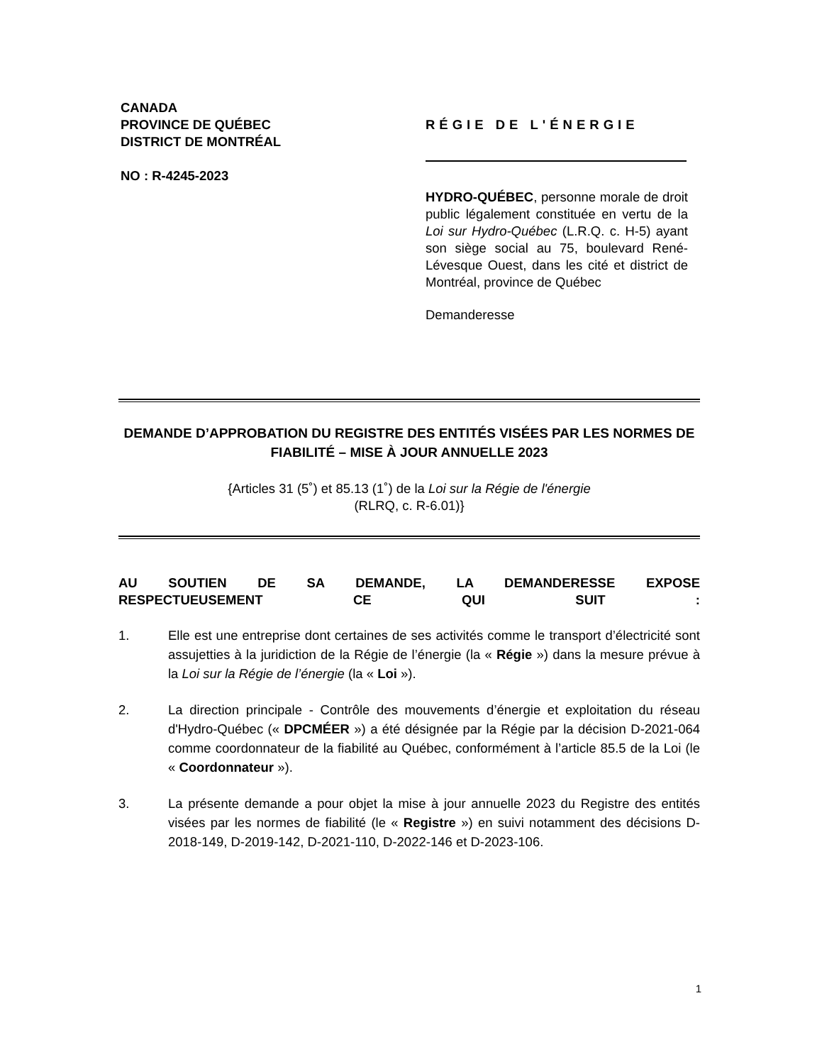CANADA
PROVINCE DE QUÉBEC
DISTRICT DE MONTRÉAL
NO : R-4245-2023
RÉGIE DE L'ÉNERGIE
HYDRO-QUÉBEC, personne morale de droit public légalement constituée en vertu de la Loi sur Hydro-Québec (L.R.Q. c. H-5) ayant son siège social au 75, boulevard René-Lévesque Ouest, dans les cité et district de Montréal, province de Québec
Demanderesse
DEMANDE D’APPROBATION DU REGISTRE DES ENTITÉS VISÉES PAR LES NORMES DE FIABILITÉ – MISE À JOUR ANNUELLE 2023
{Articles 31 (5˚) et 85.13 (1˚) de la Loi sur la Régie de l'énergie
(RLRQ, c. R-6.01)}
AU SOUTIEN DE SA DEMANDE, LA DEMANDERESSE EXPOSE
RESPECTUEUSEMENT CE QUI SUIT :
1. Elle est une entreprise dont certaines de ses activités comme le transport d’électricité sont assujetties à la juridiction de la Régie de l’énergie (la « Régie ») dans la mesure prévue à la Loi sur la Régie de l’énergie (la « Loi »).
2. La direction principale - Contrôle des mouvements d’énergie et exploitation du réseau d'Hydro-Québec (« DPCMÉER ») a été désignée par la Régie par la décision D-2021-064 comme coordonnateur de la fiabilité au Québec, conformément à l’article 85.5 de la Loi (le « Coordonnateur »).
3. La présente demande a pour objet la mise à jour annuelle 2023 du Registre des entités visées par les normes de fiabilité (le « Registre ») en suivi notamment des décisions D-2018-149, D-2019-142, D-2021-110, D-2022-146 et D-2023-106.
1